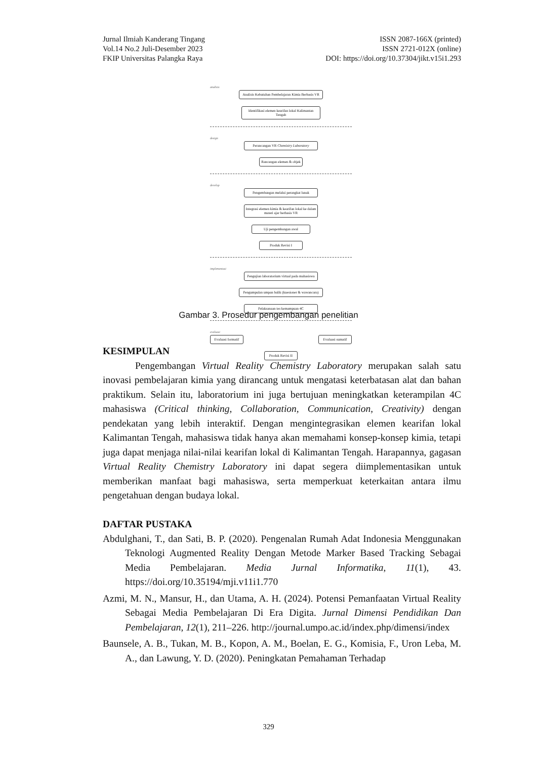Jurnal Ilmiah Kanderang Tingang
Vol.14 No.2 Juli-Desember 2023
FKIP Universitas Palangka Raya
ISSN 2087-166X (printed)
ISSN 2721-012X (online)
DOI: https://doi.org/10.37304/jikt.v15i1.293
analisis
Analisis Kebutuhan Pembelajaran Kimia Berbasis VR
Identifikasi elemen kearifan lokal Kalimantan Tengah
design
Perancangan VR Chemistry Laboratory
Rancangan elemen & objek
develop
Pengembangan melalui perangkat lunak
Integrasi elemen kimia & kearifan lokal ke dalam materi ajar berbasis VR
Uji pengembangan awal
Produk Revisi I
implementasi
Pengujian laboratorium virtual pada mahasiswa
Pengumpulan umpan balik (kuesioner & wawancara)
Pelaksanaan tes kemampuan 4C
evaluasi
Evaluasi formatif
Evaluasi sumatif
Produk Revisi II
Gambar 3. Prosedur pengembangan penelitian
KESIMPULAN
Pengembangan Virtual Reality Chemistry Laboratory merupakan salah satu inovasi pembelajaran kimia yang dirancang untuk mengatasi keterbatasan alat dan bahan praktikum. Selain itu, laboratorium ini juga bertujuan meningkatkan keterampilan 4C mahasiswa (Critical thinking, Collaboration, Communication, Creativity) dengan pendekatan yang lebih interaktif. Dengan mengintegrasikan elemen kearifan lokal Kalimantan Tengah, mahasiswa tidak hanya akan memahami konsep-konsep kimia, tetapi juga dapat menjaga nilai-nilai kearifan lokal di Kalimantan Tengah. Harapannya, gagasan Virtual Reality Chemistry Laboratory ini dapat segera diimplementasikan untuk memberikan manfaat bagi mahasiswa, serta memperkuat keterkaitan antara ilmu pengetahuan dengan budaya lokal.
DAFTAR PUSTAKA
Abdulghani, T., dan Sati, B. P. (2020). Pengenalan Rumah Adat Indonesia Menggunakan Teknologi Augmented Reality Dengan Metode Marker Based Tracking Sebagai Media Pembelajaran. Media Jurnal Informatika, 11(1), 43. https://doi.org/10.35194/mji.v11i1.770
Azmi, M. N., Mansur, H., dan Utama, A. H. (2024). Potensi Pemanfaatan Virtual Reality Sebagai Media Pembelajaran Di Era Digita. Jurnal Dimensi Pendidikan Dan Pembelajaran, 12(1), 211–226. http://journal.umpo.ac.id/index.php/dimensi/index
Baunsele, A. B., Tukan, M. B., Kopon, A. M., Boelan, E. G., Komisia, F., Uron Leba, M. A., dan Lawung, Y. D. (2020). Peningkatan Pemahaman Terhadap
329